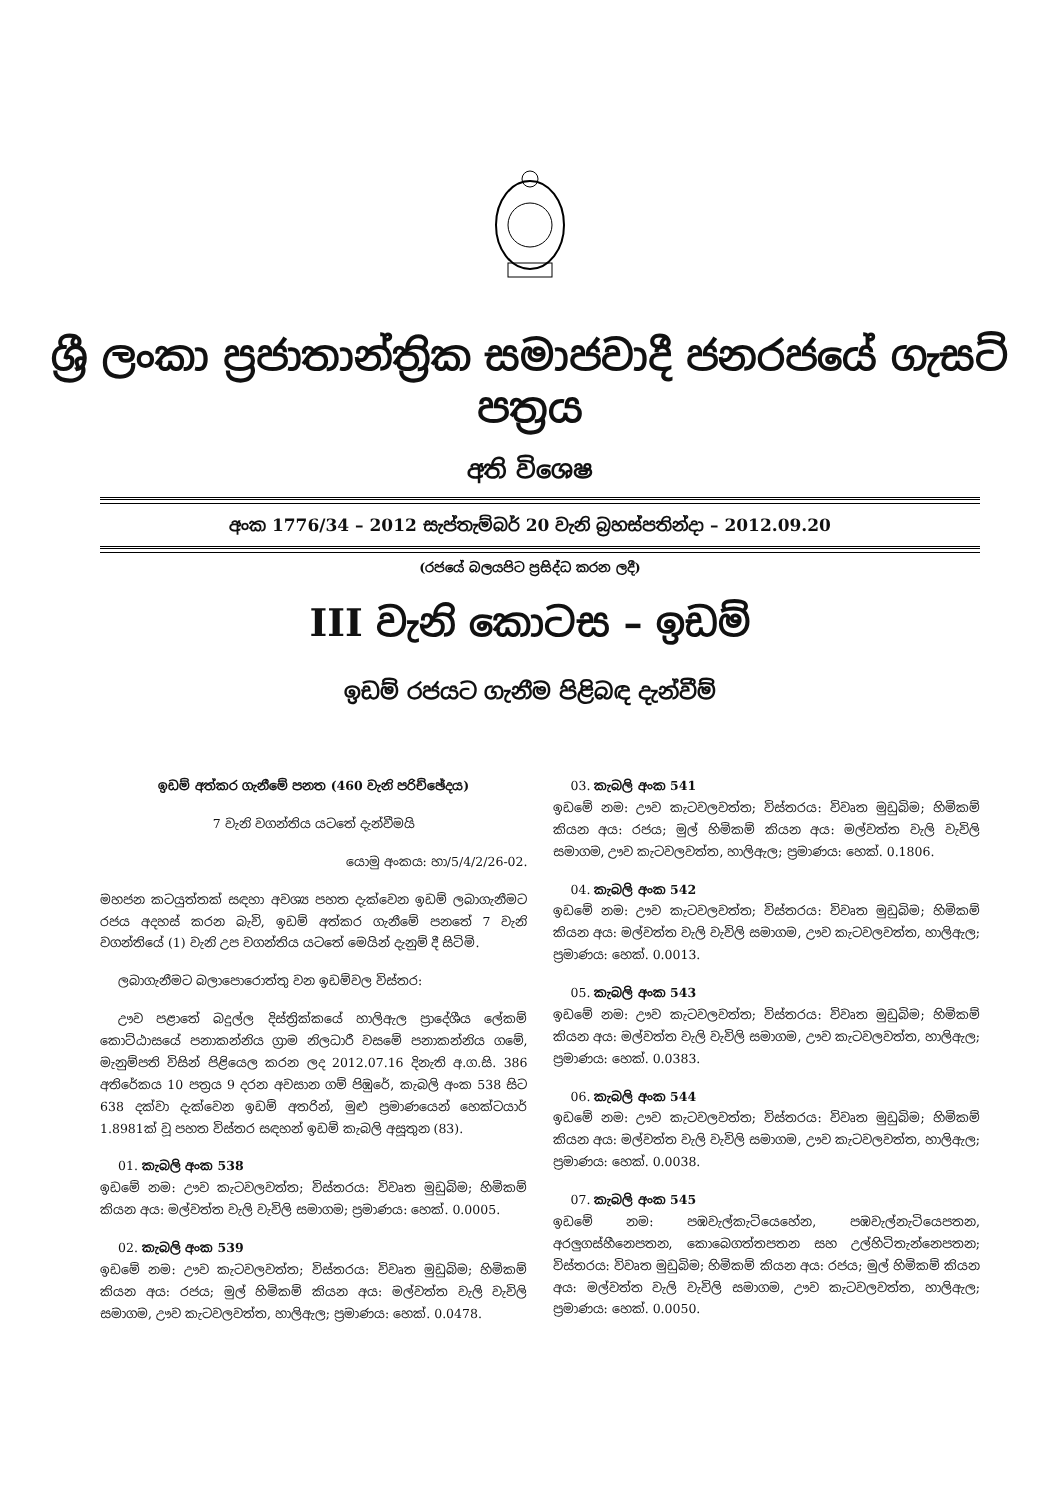ශ්‍රී ලංකා ප්‍රජාතාන්ත්‍රික සමාජවාදී ජනරජයේ ගැසට් පත්‍රය
අති විශෙෂ
අංක 1776/34 – 2012 සැප්තැම්බර් 20 වැනි බ්‍රහස්පතින්දා – 2012.09.20
(රජයේ බලයපිට ප්‍රසිද්ධ කරන ලදී)
III වැනි කොටස – ඉඩම්
ඉඩම් රජයට ගැනීම පිළිබඳ දැන්වීම්
ඉඩම් අත්කර ගැනීමේ පනත (460 වැනි පරිච්ඡේදය)
7 වැනි වගන්තිය යටතේ දැන්වීමයි
යොමු අංකය: හා/5/4/2/26-02.
මහජන කටයුත්තක් සඳහා අවශ්‍ය පහත දැක්වෙන ඉඩම් ලබාගැනීමට රජය අදහස් කරන බැවි, ඉඩම් අත්කර ගැනීමේ පනතේ 7 වැනි වගන්තියේ (1) වැනි උප වගන්තිය යටතේ මෙයින් දැනුම් දී සිටිමි.
ලබාගැනීමට බලාපොරොත්තු වන ඉඩම්වල විස්තර:
ඌව පළාතේ බදුල්ල දිස්ත්‍රික්කයේ හාලිඇල ප්‍රාදේශීය ලේකම් කොට්ඨාසයේ පනාකන්නිය ග්‍රාම නිලධාරී වසමේ පනාකන්නිය ගමේ, මැනුම්පති විසින් පිළියෙල කරන ලද 2012.07.16 දිනැති අ.ග.සි. 386 අතිරේකය 10 පත්‍රය 9 දරන අවසාන ගම් පිඹුරේ, කැබලි අංක 538 සිට 638 දක්වා දැක්වෙන ඉඩම් අතරින්, මුළු ප්‍රමාණයෙන් හෙක්ටයාර් 1.8981ක් වූ පහත විස්තර සඳහන් ඉඩම් කැබලි අසූතුන (83).
01. කැබලි අංක 538
ඉඩමේ නම: ඌව කැටවලවත්ත; විස්තරය: විවෘත මුඩුබිම; හිමිකම් කියන අය: මල්වත්ත වැලි වැවිලි සමාගම; ප්‍රමාණය: හෙක්. 0.0005.
02. කැබලි අංක 539
ඉඩමේ නම: ඌව කැටවලවත්ත; විස්තරය: විවෘත මුඩුබිම; හිමිකම් කියන අය: රජය; මුල් හිමිකම් කියන අය: මල්වත්ත වැලි වැවිලි සමාගම, ඌව කැටවලවත්ත, හාලිඇල; ප්‍රමාණය: හෙක්. 0.0478.
03. කැබලි අංක 541
ඉඩමේ නම: ඌව කැටවලවත්ත; විස්තරය: විවෘත මුඩුබිම; හිමිකම් කියන අය: රජය; මුල් හිමිකම් කියන අය: මල්වත්ත වැලි වැවිලි සමාගම, ඌව කැටවලවත්ත, හාලිඇල; ප්‍රමාණය: හෙක්. 0.1806.
04. කැබලි අංක 542
ඉඩමේ නම: ඌව කැටවලවත්ත; විස්තරය: විවෘත මුඩුබිම; හිමිකම් කියන අය: මල්වත්ත වැලි වැවිලි සමාගම, ඌව කැටවලවත්ත, හාලිඇල; ප්‍රමාණය: හෙක්. 0.0013.
05. කැබලි අංක 543
ඉඩමේ නම: ඌව කැටවලවත්ත; විස්තරය: විවෘත මුඩුබිම; හිමිකම් කියන අය: මල්වත්ත වැලි වැවිලි සමාගම, ඌව කැටවලවත්ත, හාලිඇල; ප්‍රමාණය: හෙක්. 0.0383.
06. කැබලි අංක 544
ඉඩමේ නම: ඌව කැටවලවත්ත; විස්තරය: විවෘත මුඩුබිම; හිමිකම් කියන අය: මල්වත්ත වැලි වැවිලි සමාගම, ඌව කැටවලවත්ත, හාලිඇල; ප්‍රමාණය: හෙක්. 0.0038.
07. කැබලි අංක 545
ඉඩමේ නම: පඹවැල්කැටියෙහේන, පඹවැල්නැටියෙපතන, අරලුගස්හීනෙපතන, කොබෙගත්තපතන සහ උල්හිටිතැන්නෙපතන; විස්තරය: විවෘත මුඩුබිම; හිමිකම් කියන අය: රජය; මුල් හිමිකම් කියන අය: මල්වත්ත වැලි වැවිලි සමාගම, ඌව කැටවලවත්ත, හාලිඇල; ප්‍රමාණය: හෙක්. 0.0050.